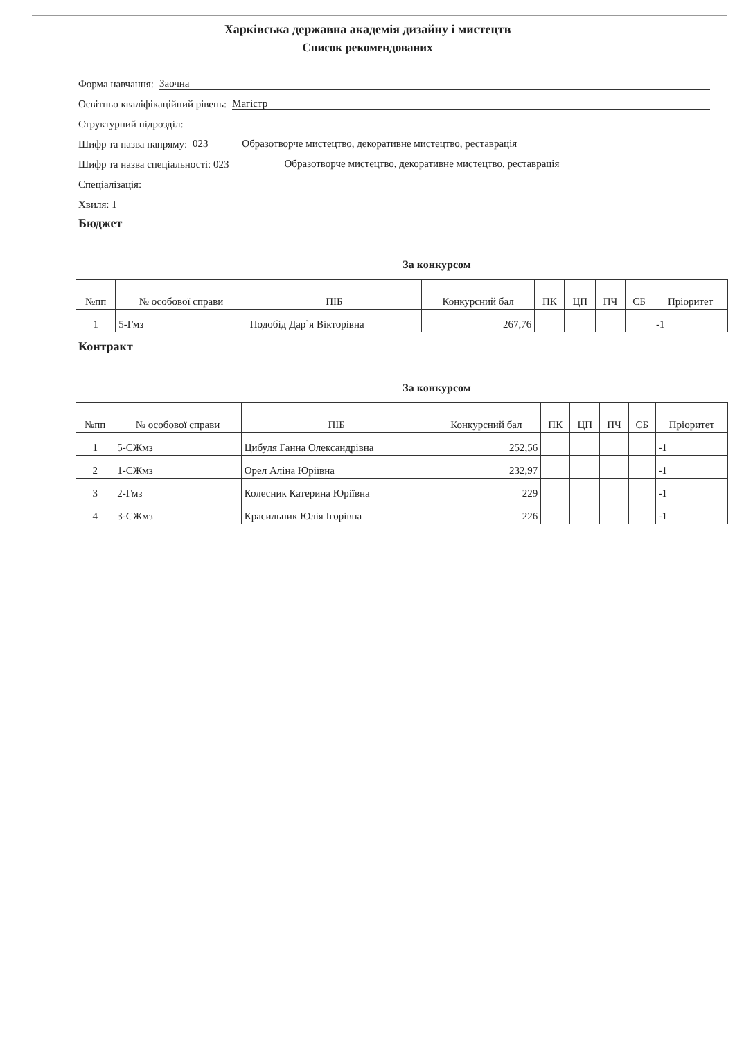Харківська державна академія дизайну і мистецтв
Список рекомендованих
Форма навчання: Заочна
Освітньо кваліфікаційний рівень: Магістр
Структурний підрозділ:
Шифр та назва напряму: 023 Образотворче мистецтво, декоративне мистецтво, реставрація
Шифр та назва спеціальності: 023 Образотворче мистецтво, декоративне мистецтво, реставрація
Спеціалізація:
Хвиля: 1
Бюджет
За конкурсом
| №пп | № особової справи | ПІБ | Конкурсний бал | ПК | ЦП | ПЧ | СБ | Пріоритет |
| --- | --- | --- | --- | --- | --- | --- | --- | --- |
| 1 | 5-Гмз | Подобід Дар`я Вікторівна | 267,76 | | | | | -1 |
Контракт
За конкурсом
| №пп | № особової справи | ПІБ | Конкурсний бал | ПК | ЦП | ПЧ | СБ | Пріоритет |
| --- | --- | --- | --- | --- | --- | --- | --- | --- |
| 1 | 5-СЖмз | Цибуля Ганна Олександрівна | 252,56 | | | | | -1 |
| 2 | 1-СЖмз | Орел Аліна Юріївна | 232,97 | | | | | -1 |
| 3 | 2-Гмз | Колесник Катерина Юріївна | 229 | | | | | -1 |
| 4 | 3-СЖмз | Красильник Юлія Ігорівна | 226 | | | | | -1 |